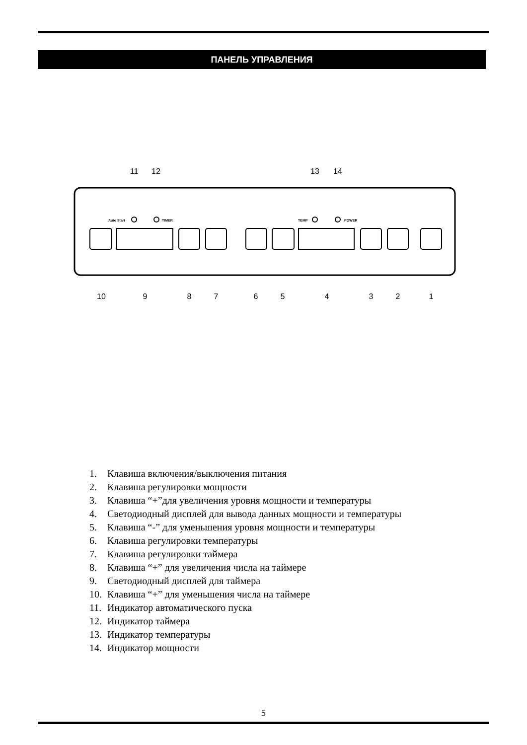ПАНЕЛЬ УПРАВЛЕНИЯ
11
12
13
14
10
9
8
7
6
5
4
3
2
1
Auto Start
TIMER
TEMP
POWER
1. Клавиша включения/выключения питания
2. Клавиша регулировки мощности
3. Клавиша “+”для увеличения уровня мощности и температуры
4. Светодиодный дисплей для вывода данных мощности и температуры
5. Клавиша “-” для уменьшения уровня мощности и температуры
6. Клавиша регулировки температуры
7. Клавиша регулировки таймера
8. Клавиша “+” для увеличения числа на таймере
9. Светодиодный дисплей для таймера
10. Клавиша “+” для уменьшения числа на таймере
11. Индикатор автоматического пуска
12. Индикатор таймера
13. Индикатор температуры
14. Индикатор мощности
5